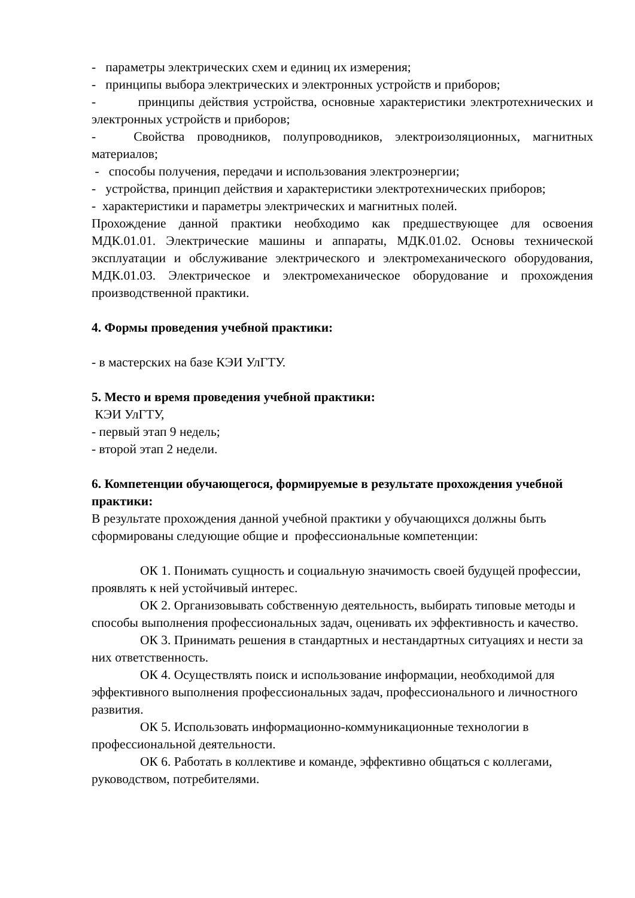- параметры электрических схем и единиц их измерения;
- принципы выбора электрических и электронных устройств и приборов;
- принципы действия устройства, основные характеристики электротехнических и электронных устройств и приборов;
- Свойства проводников, полупроводников, электроизоляционных, магнитных материалов;
- способы получения, передачи и использования электроэнергии;
- устройства, принцип действия и характеристики электротехнических приборов;
- характеристики и параметры электрических и магнитных полей.
Прохождение данной практики необходимо как предшествующее для освоения МДК.01.01. Электрические машины и аппараты, МДК.01.02. Основы технической эксплуатации и обслуживание электрического и электромеханического оборудования, МДК.01.03. Электрическое и электромеханическое оборудование и прохождения производственной практики.
4. Формы проведения учебной практики:
- в мастерских на базе КЭИ УлГТУ.
5. Место и время проведения учебной практики:
КЭИ УлГТУ,
- первый этап 9 недель;
- второй этап 2 недели.
6. Компетенции обучающегося, формируемые в результате прохождения учебной практики:
В результате прохождения данной учебной практики у обучающихся должны быть сформированы следующие общие и профессиональные компетенции:
ОК 1. Понимать сущность и социальную значимость своей будущей профессии, проявлять к ней устойчивый интерес.
ОК 2. Организовывать собственную деятельность, выбирать типовые методы и способы выполнения профессиональных задач, оценивать их эффективность и качество.
ОК 3. Принимать решения в стандартных и нестандартных ситуациях и нести за них ответственность.
ОК 4. Осуществлять поиск и использование информации, необходимой для эффективного выполнения профессиональных задач, профессионального и личностного развития.
ОК 5. Использовать информационно-коммуникационные технологии в профессиональной деятельности.
ОК 6. Работать в коллективе и команде, эффективно общаться с коллегами, руководством, потребителями.